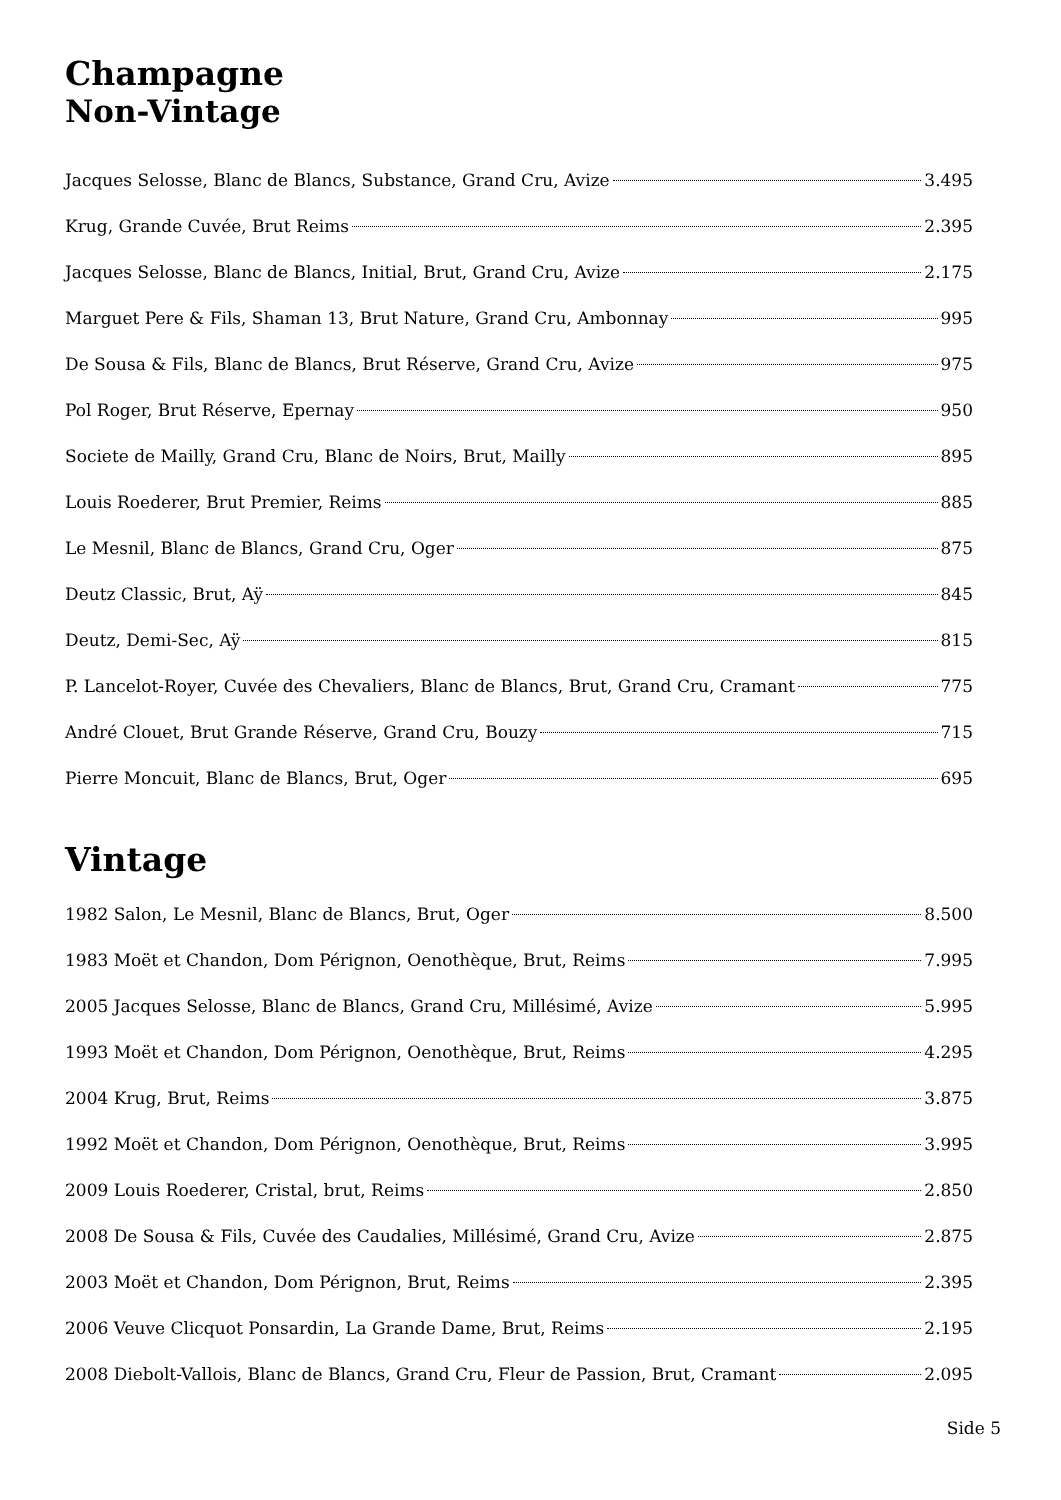Champagne
Non-Vintage
Jacques Selosse, Blanc de Blancs, Substance, Grand Cru, Avize 3.495
Krug, Grande Cuvée, Brut Reims 2.395
Jacques Selosse, Blanc de Blancs, Initial, Brut, Grand Cru, Avize 2.175
Marguet Pere & Fils, Shaman 13, Brut Nature, Grand Cru, Ambonnay 995
De Sousa & Fils, Blanc de Blancs, Brut Réserve, Grand Cru, Avize 975
Pol Roger, Brut Réserve, Epernay 950
Societe de Mailly, Grand Cru, Blanc de Noirs, Brut, Mailly 895
Louis Roederer, Brut Premier, Reims 885
Le Mesnil, Blanc de Blancs, Grand Cru, Oger 875
Deutz Classic, Brut, Aÿ 845
Deutz, Demi-Sec, Aÿ 815
P. Lancelot-Royer, Cuvée des Chevaliers, Blanc de Blancs, Brut, Grand Cru, Cramant 775
André Clouet, Brut Grande Réserve, Grand Cru, Bouzy 715
Pierre Moncuit, Blanc de Blancs, Brut, Oger 695
Vintage
1982 Salon, Le Mesnil, Blanc de Blancs, Brut, Oger 8.500
1983 Moët et Chandon, Dom Pérignon, Oenothèque, Brut, Reims 7.995
2005 Jacques Selosse, Blanc de Blancs, Grand Cru, Millésimé, Avize 5.995
1993 Moët et Chandon, Dom Pérignon, Oenothèque, Brut, Reims 4.295
2004 Krug, Brut, Reims 3.875
1992 Moët et Chandon, Dom Pérignon, Oenothèque, Brut, Reims 3.995
2009 Louis Roederer, Cristal, brut, Reims 2.850
2008 De Sousa & Fils, Cuvée des Caudalies, Millésimé, Grand Cru, Avize 2.875
2003 Moët et Chandon, Dom Pérignon, Brut, Reims 2.395
2006 Veuve Clicquot Ponsardin, La Grande Dame, Brut, Reims 2.195
2008 Diebolt-Vallois, Blanc de Blancs, Grand Cru, Fleur de Passion, Brut, Cramant 2.095
Side 5